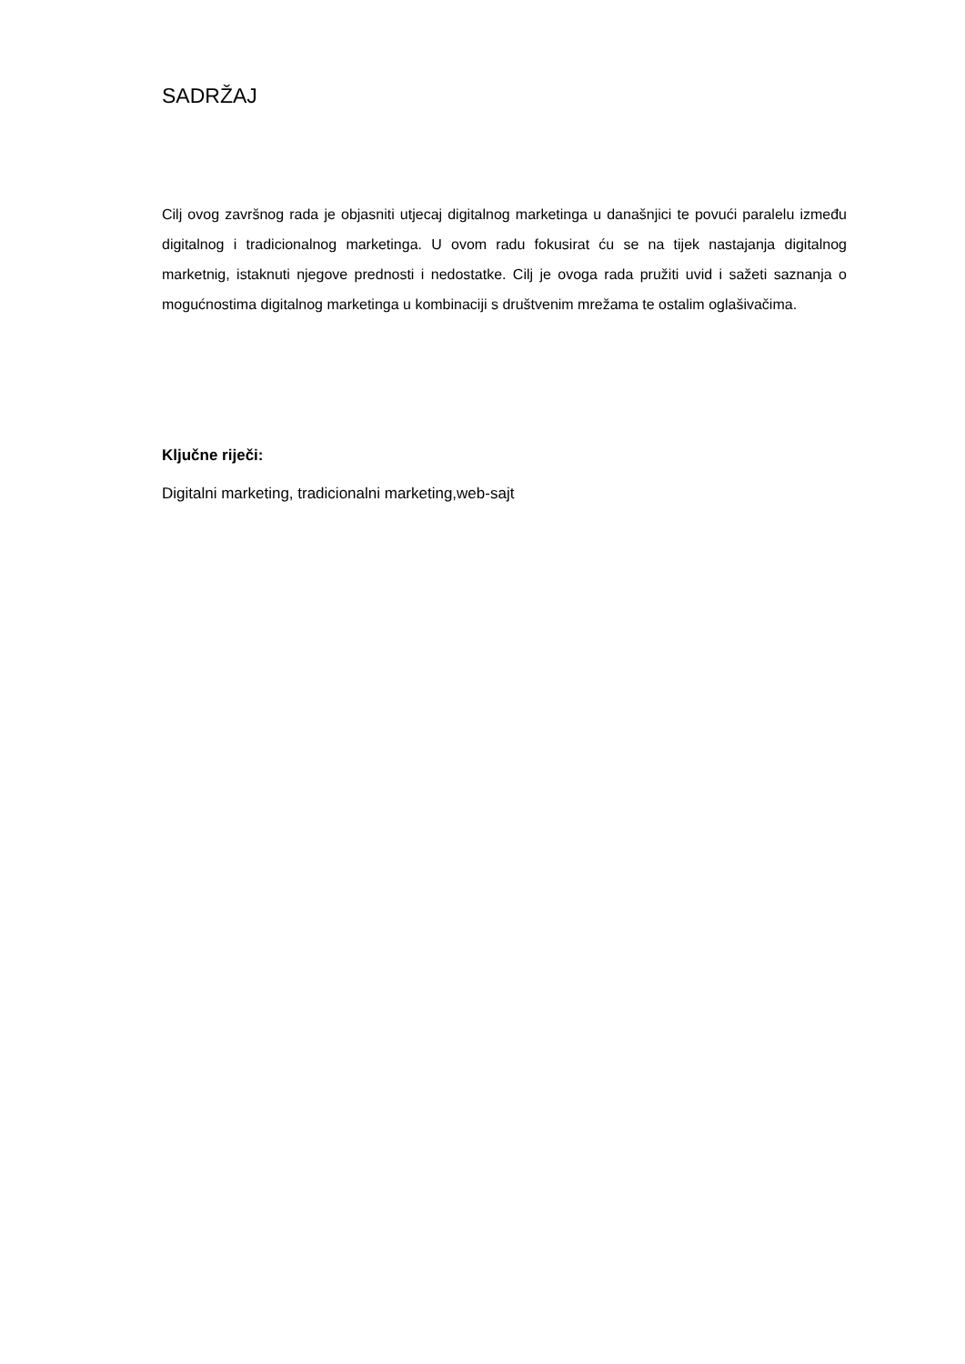SADRŽAJ
Cilj ovog završnog rada je objasniti utjecaj digitalnog marketinga u današnjici te povući paralelu između digitalnog i tradicionalnog marketinga. U ovom radu fokusirat ću se na tijek nastajanja digitalnog marketnig, istaknuti njegove prednosti i nedostatke. Cilj je ovoga rada pružiti uvid i sažeti saznanja o mogućnostima digitalnog marketinga u kombinaciji s društvenim mrežama te ostalim oglašivačima.
Ključne riječi:
Digitalni marketing, tradicionalni marketing,web-sajt